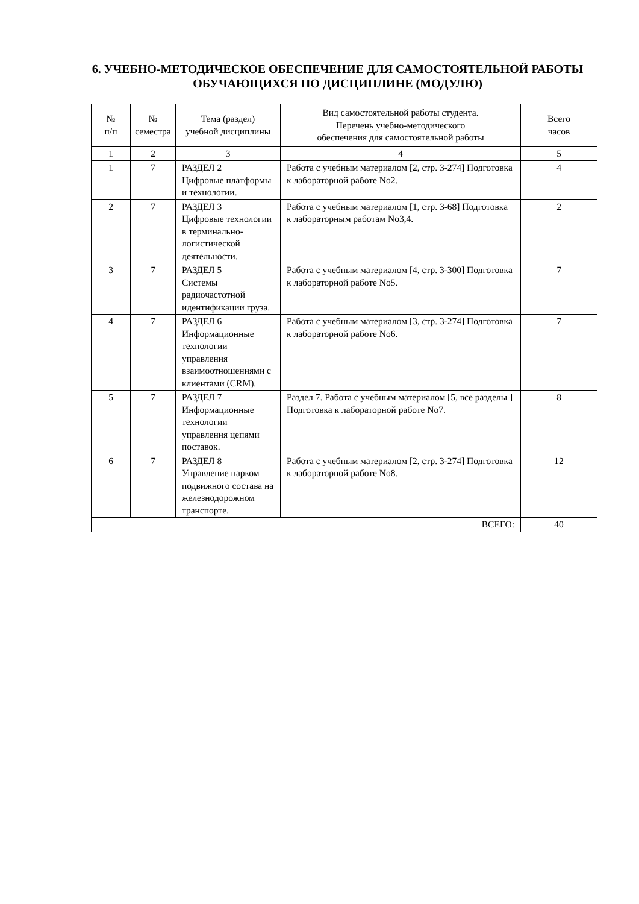6. УЧЕБНО-МЕТОДИЧЕСКОЕ ОБЕСПЕЧЕНИЕ ДЛЯ САМОСТОЯТЕЛЬНОЙ РАБОТЫ ОБУЧАЮЩИХСЯ ПО ДИСЦИПЛИНЕ (МОДУЛЮ)
| № п/п | № семестра | Тема (раздел) учебной дисциплины | Вид самостоятельной работы студента. Перечень учебно-методического обеспечения для самостоятельной работы | Всего часов |
| --- | --- | --- | --- | --- |
| 1 | 2 | 3 | 4 | 5 |
| 1 | 7 | РАЗДЕЛ 2 Цифровые платформы и технологии. | Работа с учебным материалом [2, стр. 3-274] Подготовка к лабораторной работе No2. | 4 |
| 2 | 7 | РАЗДЕЛ 3 Цифровые технологии в терминально-логистической деятельности. | Работа с учебным материалом [1, стр. 3-68] Подготовка к лабораторным работам No3,4. | 2 |
| 3 | 7 | РАЗДЕЛ 5 Системы радиочастотной идентификации груза. | Работа с учебным материалом [4, стр. 3-300] Подготовка к лабораторной работе No5. | 7 |
| 4 | 7 | РАЗДЕЛ 6 Информационные технологии управления взаимоотношениями с клиентами (CRM). | Работа с учебным материалом [3, стр. 3-274] Подготовка к лабораторной работе No6. | 7 |
| 5 | 7 | РАЗДЕЛ 7 Информационные технологии управления цепями поставок. | Раздел 7. Работа с учебным материалом [5, все разделы ] Подготовка к лабораторной работе No7. | 8 |
| 6 | 7 | РАЗДЕЛ 8 Управление парком подвижного состава на железнодорожном транспорте. | Работа с учебным материалом [2, стр. 3-274] Подготовка к лабораторной работе No8. | 12 |
| ВСЕГО: | | | | 40 |